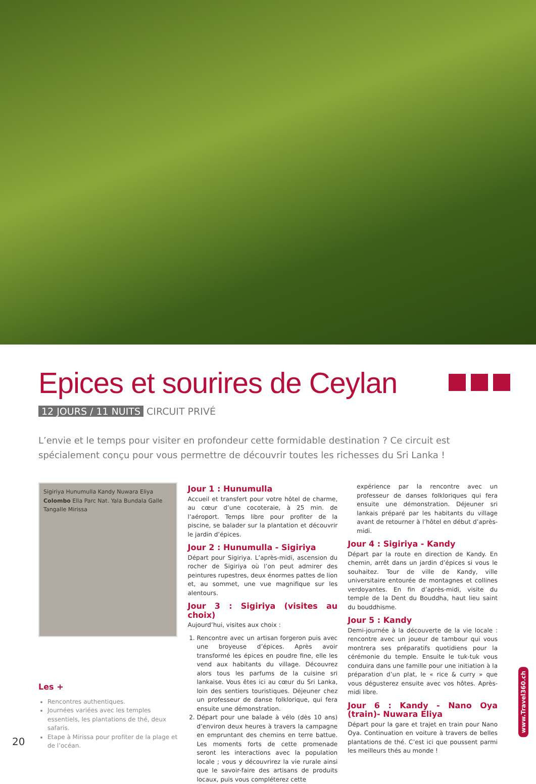Epices et sourires de Ceylan
12 JOURS / 11 NUITS CIRCUIT PRIVÉ
L’envie et le temps pour visiter en profondeur cette formidable destination ? Ce circuit est spécialement conçu pour vous permettre de découvrir toutes les richesses du Sri Lanka !
Sigiriya Hunumulla Kandy Nuwara Eliya Colombo Ella Parc Nat. Yala Bundala Galle Tangalle Mirissa
Les +
Rencontres authentiques.
Journées variées avec les temples essentiels, les plantations de thé, deux safaris.
Etape à Mirissa pour profiter de la plage et de l’océan.
Jour 1 : Hunumulla
Accueil et transfert pour votre hôtel de charme, au cœur d’une cocoteraie, à 25 min. de l’aéroport. Temps libre pour profiter de la piscine, se balader sur la plantation et découvrir le jardin d’épices.
Jour 2 : Hunumulla - Sigiriya
Départ pour Sigiriya. L’après-midi, ascension du rocher de Sigiriya où l’on peut admirer des peintures rupestres, deux énormes pattes de lion et, au sommet, une vue magnifique sur les alentours.
Jour 3 : Sigiriya (visites au choix)
Aujourd’hui, visites aux choix :
1. Rencontre avec un artisan forgeron puis avec une broyeuse d’épices. Après avoir transformé les épices en poudre fine, elle les vend aux habitants du village. Découvrez alors tous les parfums de la cuisine sri lankaise. Vous êtes ici au cœur du Sri Lanka, loin des sentiers touristiques. Déjeuner chez un professeur de danse folklorique, qui fera ensuite une démonstration.
2. Départ pour une balade à vélo (dès 10 ans) d’environ deux heures à travers la campagne en empruntant des chemins en terre battue. Les moments forts de cette promenade seront les interactions avec la population locale ; vous y découvrirez la vie rurale ainsi que le savoir-faire des artisans de produits locaux, puis vous compléterez cette
expérience par la rencontre avec un professeur de danses folkloriques qui fera ensuite une démonstration. Déjeuner sri lankais préparé par les habitants du village avant de retourner à l’hôtel en début d’après-midi.
Jour 4 : Sigiriya - Kandy
Départ par la route en direction de Kandy. En chemin, arrêt dans un jardin d’épices si vous le souhaitez. Tour de ville de Kandy, ville universitaire entourée de montagnes et collines verdoyantes. En fin d’après-midi, visite du temple de la Dent du Bouddha, haut lieu saint du bouddhisme.
Jour 5 : Kandy
Demi-journée à la découverte de la vie locale : rencontre avec un joueur de tambour qui vous montrera ses préparatifs quotidiens pour la cérémonie du temple. Ensuite le tuk-tuk vous conduira dans une famille pour une initiation à la préparation d’un plat, le « rice & curry » que vous dégusterez ensuite avec vos hôtes. Après-midi libre.
Jour 6 : Kandy - Nano Oya (train)- Nuwara Eliya
Départ pour la gare et trajet en train pour Nano Oya. Continuation en voiture à travers de belles plantations de thé. C’est ici que poussent parmi les meilleurs thés au monde !
20
www.Travel360.ch